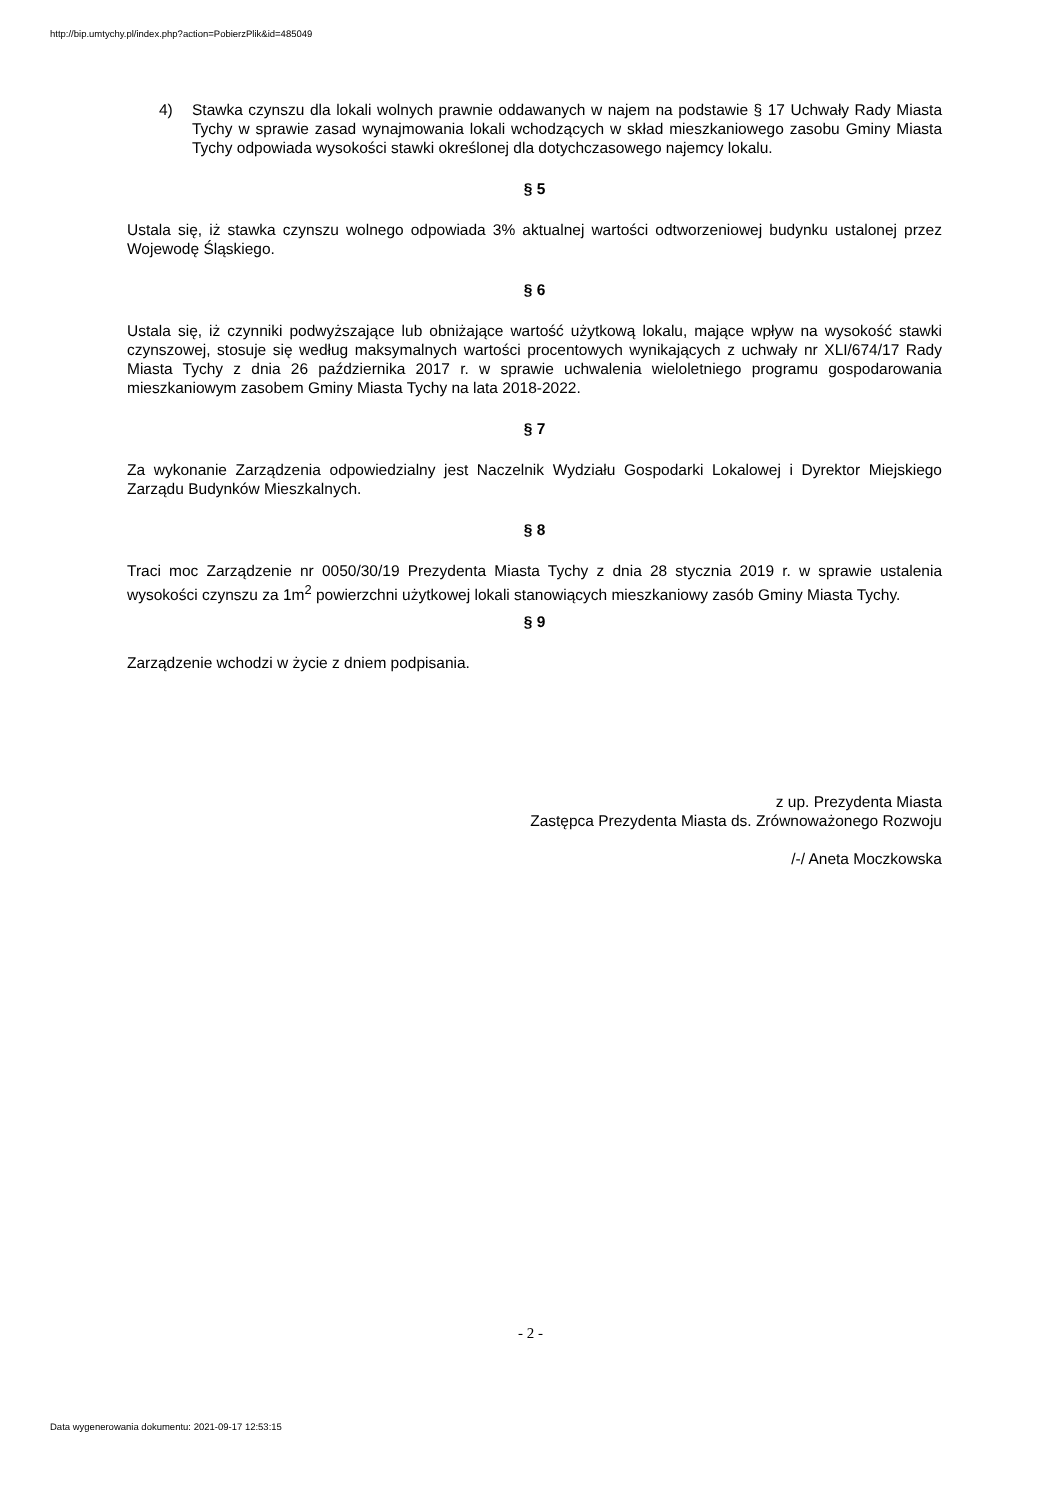http://bip.umtychy.pl/index.php?action=PobierzPlik&id=485049
4) Stawka czynszu dla lokali wolnych prawnie oddawanych w najem na podstawie § 17 Uchwały Rady Miasta Tychy w sprawie zasad wynajmowania lokali wchodzących w skład mieszkaniowego zasobu Gminy Miasta Tychy odpowiada wysokości stawki określonej dla dotychczasowego najemcy lokalu.
§ 5
Ustala się, iż stawka czynszu wolnego odpowiada 3% aktualnej wartości odtworzeniowej budynku ustalonej przez Wojewodę Śląskiego.
§ 6
Ustala się, iż czynniki podwyższające lub obniżające wartość użytkową lokalu, mające wpływ na wysokość stawki czynszowej, stosuje się według maksymalnych wartości procentowych wynikających z uchwały nr XLI/674/17 Rady Miasta Tychy z dnia 26 października 2017 r. w sprawie uchwalenia wieloletniego programu gospodarowania mieszkaniowym zasobem Gminy Miasta Tychy na lata 2018-2022.
§ 7
Za wykonanie Zarządzenia odpowiedzialny jest Naczelnik Wydziału Gospodarki Lokalowej i Dyrektor Miejskiego Zarządu Budynków Mieszkalnych.
§ 8
Traci moc Zarządzenie nr 0050/30/19 Prezydenta Miasta Tychy z dnia 28 stycznia 2019 r. w sprawie ustalenia wysokości czynszu za 1m<sup>2</sup> powierzchni użytkowej lokali stanowiących mieszkaniowy zasób Gminy Miasta Tychy.
§ 9
Zarządzenie wchodzi w życie z dniem podpisania.
z up. Prezydenta Miasta
Zastępca Prezydenta Miasta ds. Zrównoważonego Rozwoju
/-/ Aneta Moczkowska
- 2 -
Data wygenerowania dokumentu: 2021-09-17 12:53:15